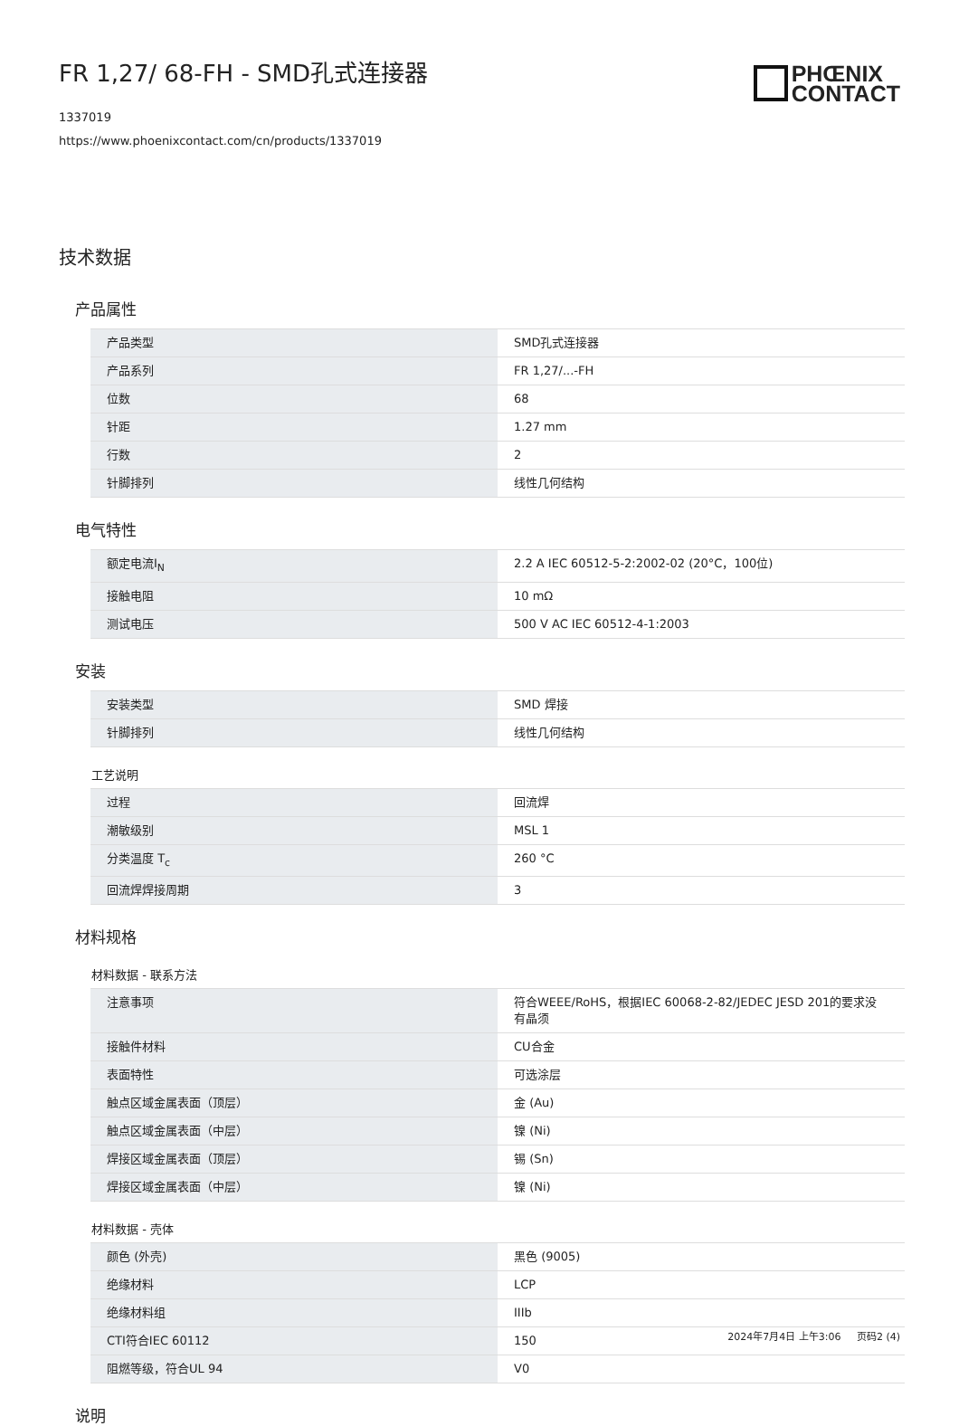FR 1,27/ 68-FH - SMD孔式连接器
PHŒNIX
CONTACT
1337019
https://www.phoenixcontact.com/cn/products/1337019
技术数据
产品属性
| 产品类型 | SMD孔式连接器 |
| 产品系列 | FR 1,27/...-FH |
| 位数 | 68 |
| 针距 | 1.27 mm |
| 行数 | 2 |
| 针脚排列 | 线性几何结构 |
电气特性
| 额定电流I<sub>N</sub> | 2.2 A IEC 60512-5-2:2002-02 (20°C，100位) |
| 接触电阻 | 10 mΩ |
| 测试电压 | 500 V AC IEC 60512-4-1:2003 |
安装
| 安装类型 | SMD 焊接 |
| 针脚排列 | 线性几何结构 |
工艺说明
| 过程 | 回流焊 |
| 潮敏级别 | MSL 1 |
| 分类温度 T<sub>c</sub> | 260 °C |
| 回流焊焊接周期 | 3 |
材料规格
材料数据 - 联系方法
| 注意事项 | 符合WEEE/RoHS，根据IEC 60068-2-82/JEDEC JESD 201的要求没有晶须 |
| 接触件材料 | CU合金 |
| 表面特性 | 可选涂层 |
| 触点区域金属表面（顶层） | 金 (Au) |
| 触点区域金属表面（中层） | 镍 (Ni) |
| 焊接区域金属表面（顶层） | 锡 (Sn) |
| 焊接区域金属表面（中层） | 镍 (Ni) |
材料数据 - 壳体
| 颜色 (外壳) | 黑色 (9005) |
| 绝缘材料 | LCP |
| 绝缘材料组 | IIIb |
| CTI符合IEC 60112 | 150 |
| 阻燃等级，符合UL 94 | V0 |
说明
2024年7月4日 上午3:06 页码2 (4)